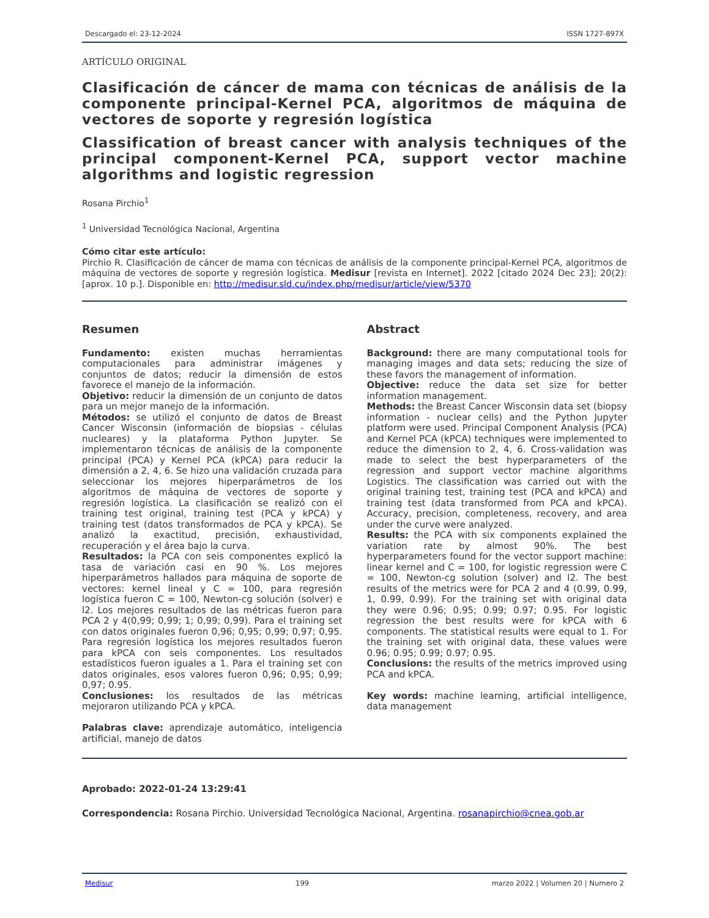Descargado el: 23-12-2024 ISSN 1727-897X
ARTÍCULO ORIGINAL
Clasificación de cáncer de mama con técnicas de análisis de la componente principal-Kernel PCA, algoritmos de máquina de vectores de soporte y regresión logística
Classification of breast cancer with analysis techniques of the principal component-Kernel PCA, support vector machine algorithms and logistic regression
Rosana Pirchio<sup>1</sup>
<sup>1</sup> Universidad Tecnológica Nacional, Argentina
Cómo citar este artículo:
Pirchio R. Clasificación de cáncer de mama con técnicas de análisis de la componente principal-Kernel PCA, algoritmos de máquina de vectores de soporte y regresión logística. Medisur [revista en Internet]. 2022 [citado 2024 Dec 23]; 20(2):[aprox. 10 p.]. Disponible en: http://medisur.sld.cu/index.php/medisur/article/view/5370
Resumen
Fundamento: existen muchas herramientas computacionales para administrar imágenes y conjuntos de datos; reducir la dimensión de estos favorece el manejo de la información.
Objetivo: reducir la dimensión de un conjunto de datos para un mejor manejo de la información.
Métodos: se utilizó el conjunto de datos de Breast Cancer Wisconsin (información de biopsias - células nucleares) y la plataforma Python Jupyter. Se implementaron técnicas de análisis de la componente principal (PCA) y Kernel PCA (kPCA) para reducir la dimensión a 2, 4, 6. Se hizo una validación cruzada para seleccionar los mejores hiperparámetros de los algoritmos de máquina de vectores de soporte y regresión logística. La clasificación se realizó con el training test original, training test (PCA y kPCA) y training test (datos transformados de PCA y kPCA). Se analizó la exactitud, precisión, exhaustividad, recuperación y el área bajo la curva.
Resultados: la PCA con seis componentes explicó la tasa de variación casi en 90 %. Los mejores hiperparámetros hallados para máquina de soporte de vectores: kernel lineal y C = 100, para regresión logística fueron C = 100, Newton-cg solución (solver) e l2. Los mejores resultados de las métricas fueron para PCA 2 y 4(0,99; 0,99; 1; 0,99; 0,99). Para el training set con datos originales fueron 0,96; 0,95; 0,99; 0,97; 0,95. Para regresión logística los mejores resultados fueron para kPCA con seis componentes. Los resultados estadísticos fueron iguales a 1. Para el training set con datos originales, esos valores fueron 0,96; 0,95; 0,99; 0,97; 0.95.
Conclusiones: los resultados de las métricas mejoraron utilizando PCA y kPCA.
Palabras clave: aprendizaje automático, inteligencia artificial, manejo de datos
Abstract
Background: there are many computational tools for managing images and data sets; reducing the size of these favors the management of information.
Objective: reduce the data set size for better information management.
Methods: the Breast Cancer Wisconsin data set (biopsy information - nuclear cells) and the Python Jupyter platform were used. Principal Component Analysis (PCA) and Kernel PCA (kPCA) techniques were implemented to reduce the dimension to 2, 4, 6. Cross-validation was made to select the best hyperparameters of the regression and support vector machine algorithms Logistics. The classification was carried out with the original training test, training test (PCA and kPCA) and training test (data transformed from PCA and kPCA). Accuracy, precision, completeness, recovery, and area under the curve were analyzed.
Results: the PCA with six components explained the variation rate by almost 90%. The best hyperparameters found for the vector support machine: linear kernel and C = 100, for logistic regression were C = 100, Newton-cg solution (solver) and l2. The best results of the metrics were for PCA 2 and 4 (0.99, 0.99, 1, 0.99, 0.99). For the training set with original data they were 0.96; 0.95; 0.99; 0.97; 0.95. For logistic regression the best results were for kPCA with 6 components. The statistical results were equal to 1. For the training set with original data, these values were 0.96; 0.95; 0.99; 0.97; 0.95.
Conclusions: the results of the metrics improved using PCA and kPCA.
Key words: machine learning, artificial intelligence, data management
Aprobado: 2022-01-24 13:29:41
Correspondencia: Rosana Pirchio. Universidad Tecnológica Nacional, Argentina. rosanapirchio@cnea.gob.ar
Medisur 199 marzo 2022 | Volumen 20 | Numero 2